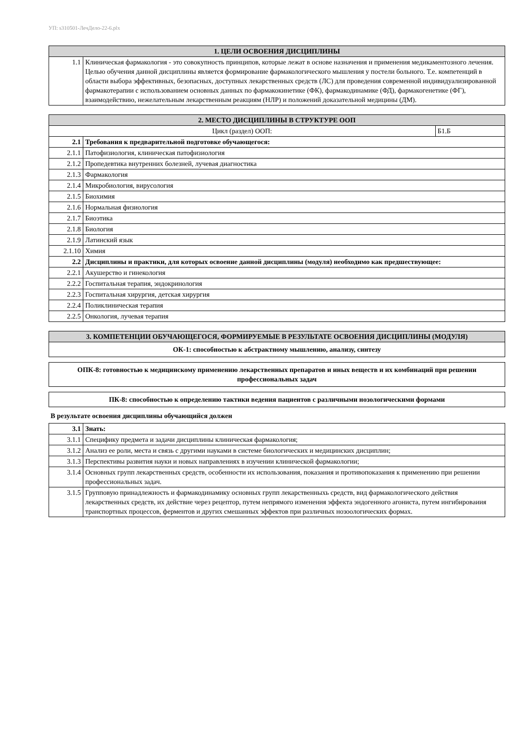УП: s310501-ЛечДело-22-6.plx
| 1. ЦЕЛИ ОСВОЕНИЯ ДИСЦИПЛИНЫ | |
| --- | --- |
| 1.1 | Клиническая фармакология - это совокупность принципов, которые лежат в основе назначения и применения медикаментозного лечения. Целью обучения данной дисциплины является формирование фармакологического мышления у постели больного. Т.е. компетенций в области выбора эффективных, безопасных, доступных лекарственных средств (ЛС) для проведения современной индивидуализированной фармакотерапии с использованием основных данных по фармакокинетике (ФК), фармакодинамике (ФД), фармакогенетике (ФГ), взаимодействию, нежелательным лекарственным реакциям (НЛР) и положений доказательной медицины (ДМ). |
| 2. МЕСТО ДИСЦИПЛИНЫ В СТРУКТУРЕ ООП | | |
| --- | --- | --- |
| Цикл (раздел) ООП: | | Б1.Б |
| 2.1 | Требования к предварительной подготовке обучающегося: | |
| 2.1.1 | Патофизиология, клиническая патофизиология | |
| 2.1.2 | Пропедевтика внутренних болезней, лучевая диагностика | |
| 2.1.3 | Фармакология | |
| 2.1.4 | Микробиология, вирусология | |
| 2.1.5 | Биохимия | |
| 2.1.6 | Нормальная физиология | |
| 2.1.7 | Биоэтика | |
| 2.1.8 | Биология | |
| 2.1.9 | Латинский язык | |
| 2.1.10 | Химия | |
| 2.2 | Дисциплины и практики, для которых освоение данной дисциплины (модуля) необходимо как предшествующее: | |
| 2.2.1 | Акушерство и гинекология | |
| 2.2.2 | Госпитальная терапия, эндокринология | |
| 2.2.3 | Госпитальная хирургия, детская хирургия | |
| 2.2.4 | Поликлиническая терапия | |
| 2.2.5 | Онкология, лучевая терапия | |
| 3. КОМПЕТЕНЦИИ ОБУЧАЮЩЕГОСЯ, ФОРМИРУЕМЫЕ В РЕЗУЛЬТАТЕ ОСВОЕНИЯ ДИСЦИПЛИНЫ (МОДУЛЯ) |
| --- |
| ОК-1: способностью к абстрактному мышлению, анализу, синтезу |
| ОПК-8: готовностью к медицинскому применению лекарственных препаратов и иных веществ и их комбинаций при решении профессиональных задач |
| ПК-8: способностью к определению тактики ведения пациентов с различными нозологическими формами |
В результате освоения дисциплины обучающийся должен
| 3.1 | Знать: |
| 3.1.1 | Специфику предмета и задачи дисциплины клиническая фармакология; |
| 3.1.2 | Анализ ее роли, места и связь с другими науками в системе биологических и медицинских дисциплин; |
| 3.1.3 | Перспективы развития науки и новых направлениях в изучении клинической фармакологии; |
| 3.1.4 | Основных групп лекарственных средств, особенности их использования, показания и противопоказания к применению при решении профессиональных задач. |
| 3.1.5 | Групповую принадлежность и фармакодинамику основных групп лекарственныхь средств, вид фармакологического действия лекарственных средств, их действие через рецептор, путем непрямого изменения эффекта эндогенного агониста, путем ингибироваиия транспортных процессов, ферментов и других смешанных эффектов при различных нозоологических формах. |